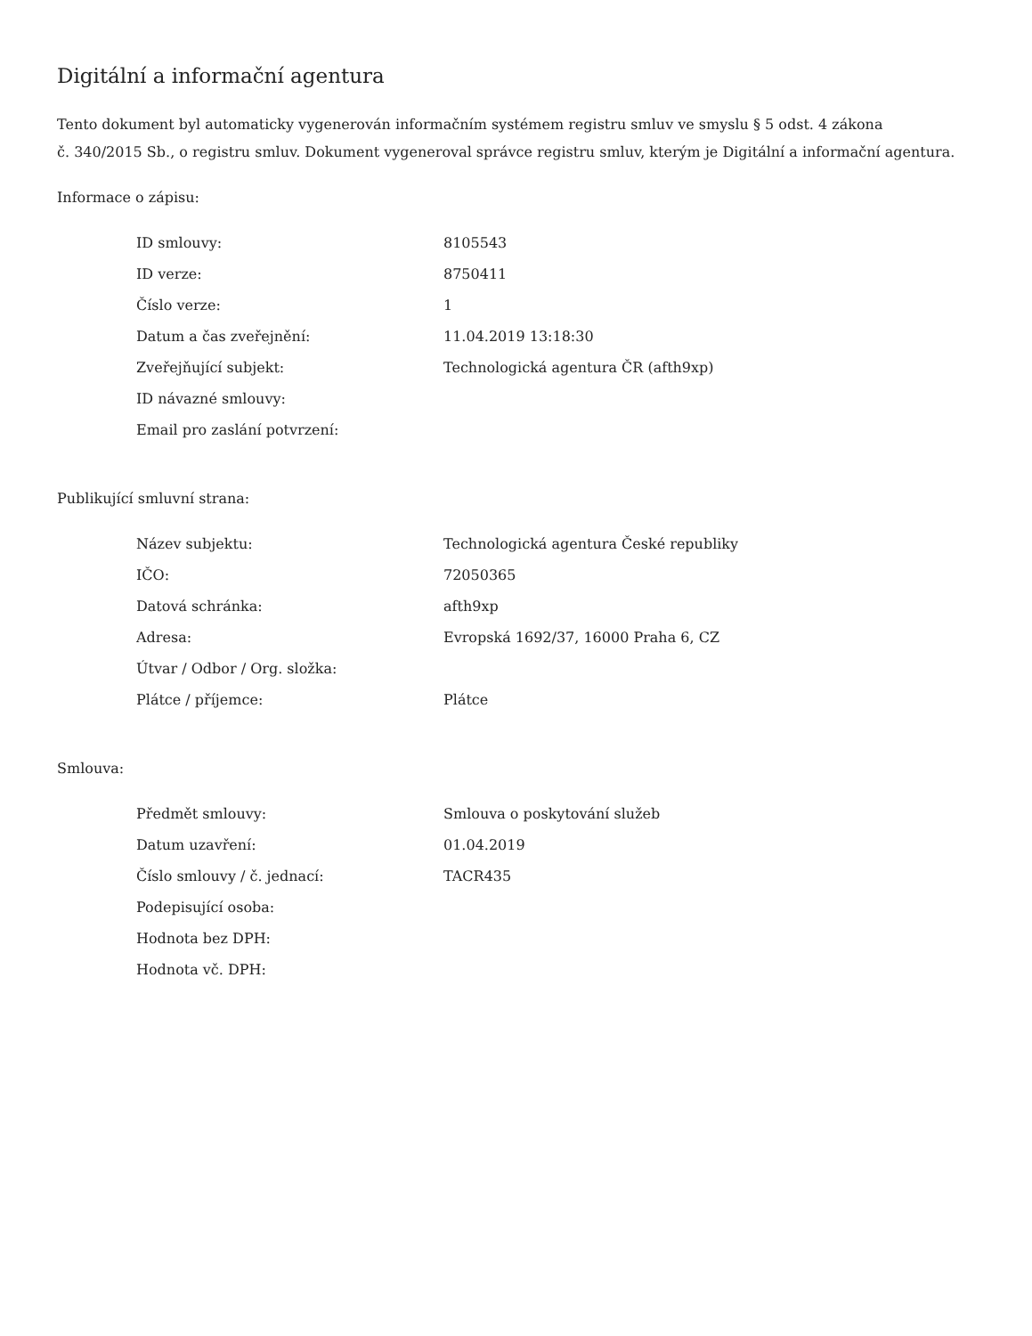Digitální a informační agentura
Tento dokument byl automaticky vygenerován informačním systémem registru smluv ve smyslu § 5 odst. 4 zákona
č. 340/2015 Sb., o registru smluv. Dokument vygeneroval správce registru smluv, kterým je Digitální a informační agentura.
Informace o zápisu:
| ID smlouvy: | 8105543 |
| ID verze: | 8750411 |
| Číslo verze: | 1 |
| Datum a čas zveřejnění: | 11.04.2019 13:18:30 |
| Zveřejňující subjekt: | Technologická agentura ČR (afth9xp) |
| ID návazné smlouvy: | |
| Email pro zaslání potvrzení: | |
Publikující smluvní strana:
| Název subjektu: | Technologická agentura České republiky |
| IČO: | 72050365 |
| Datová schránka: | afth9xp |
| Adresa: | Evropská 1692/37, 16000 Praha 6, CZ |
| Útvar / Odbor / Org. složka: | |
| Plátce / příjemce: | Plátce |
Smlouva:
| Předmět smlouvy: | Smlouva o poskytování služeb |
| Datum uzavření: | 01.04.2019 |
| Číslo smlouvy / č. jednací: | TACR435 |
| Podepisující osoba: | |
| Hodnota bez DPH: | |
| Hodnota vč. DPH: | |